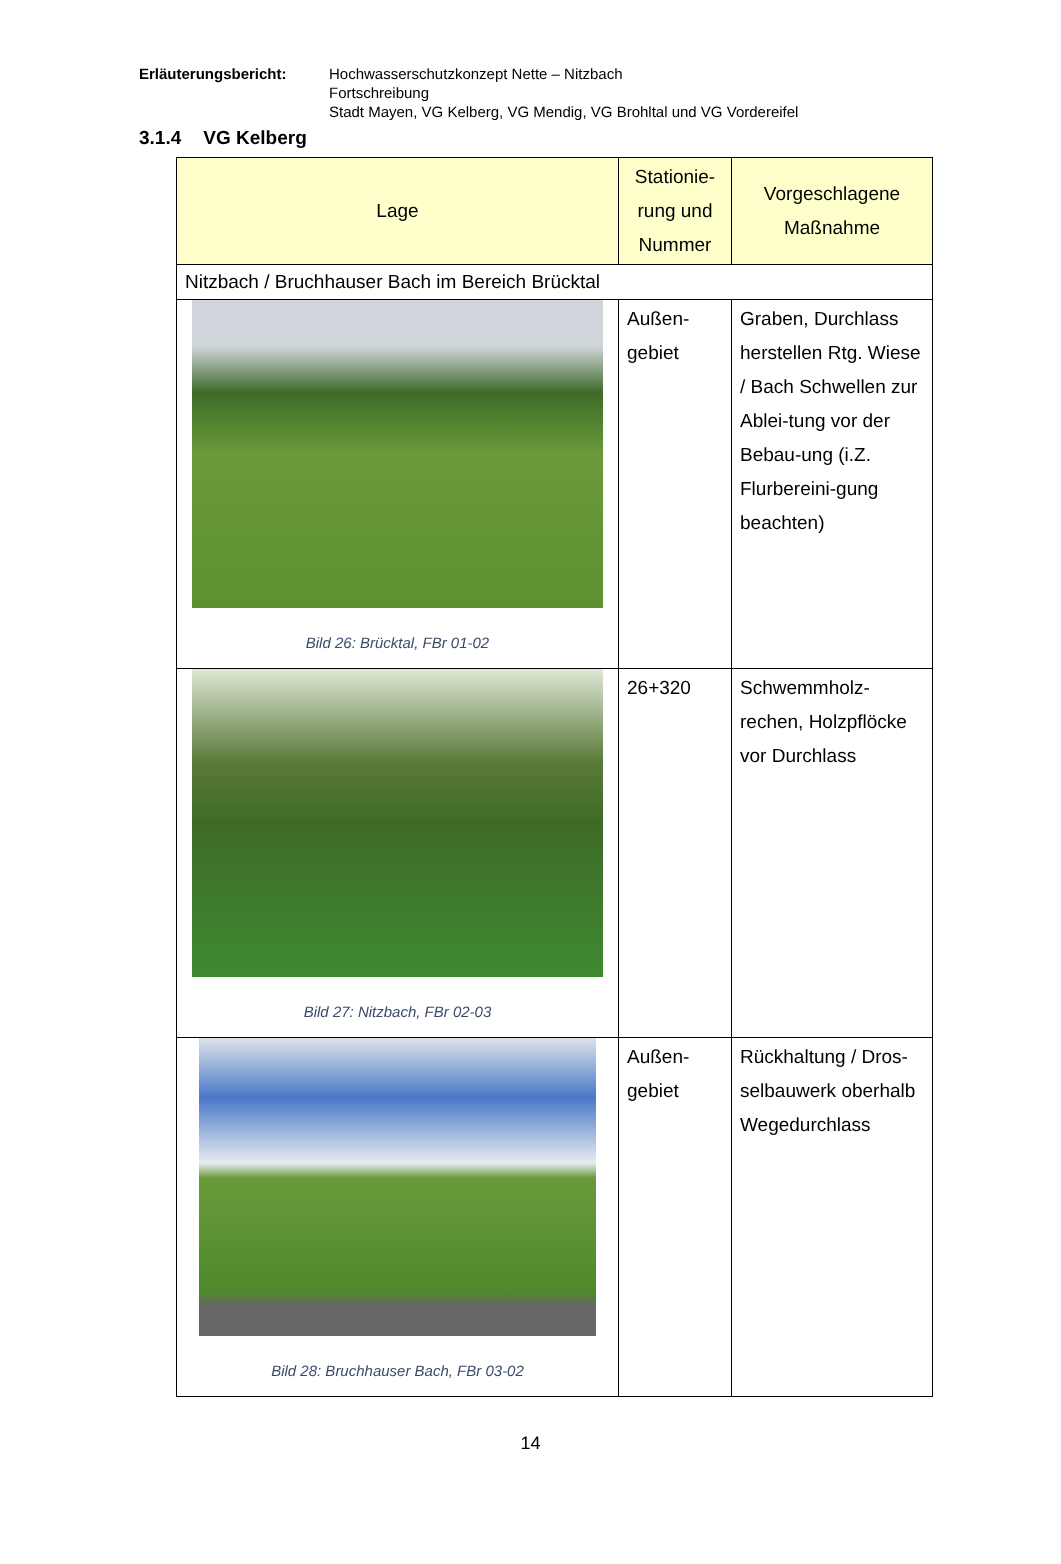Erläuterungsbericht: Hochwasserschutzkonzept Nette – Nitzbach
Fortschreibung
Stadt Mayen, VG Kelberg, VG Mendig, VG Brohltal und VG Vordereifel
3.1.4 VG Kelberg
| Lage | Stationie- rung und Nummer | Vorgeschlagene Maßnahme |
| --- | --- | --- |
| Nitzbach / Bruchhauser Bach im Bereich Brücktal | | |
| Bild 26: Brücktal, FBr 01-02 | Außen- gebiet | Graben, Durchlass herstellen Rtg. Wiese / Bach Schwellen zur Ablei-tung vor der Bebau-ung (i.Z. Flurbereini-gung beachten) |
| Bild 27: Nitzbach, FBr 02-03 | 26+320 | Schwemmholz-rechen, Holzpflöcke vor Durchlass |
| Bild 28: Bruchhauser Bach, FBr 03-02 | Außen- gebiet | Rückhaltung / Dros-selbauwerk oberhalb Wegedurchlass |
14